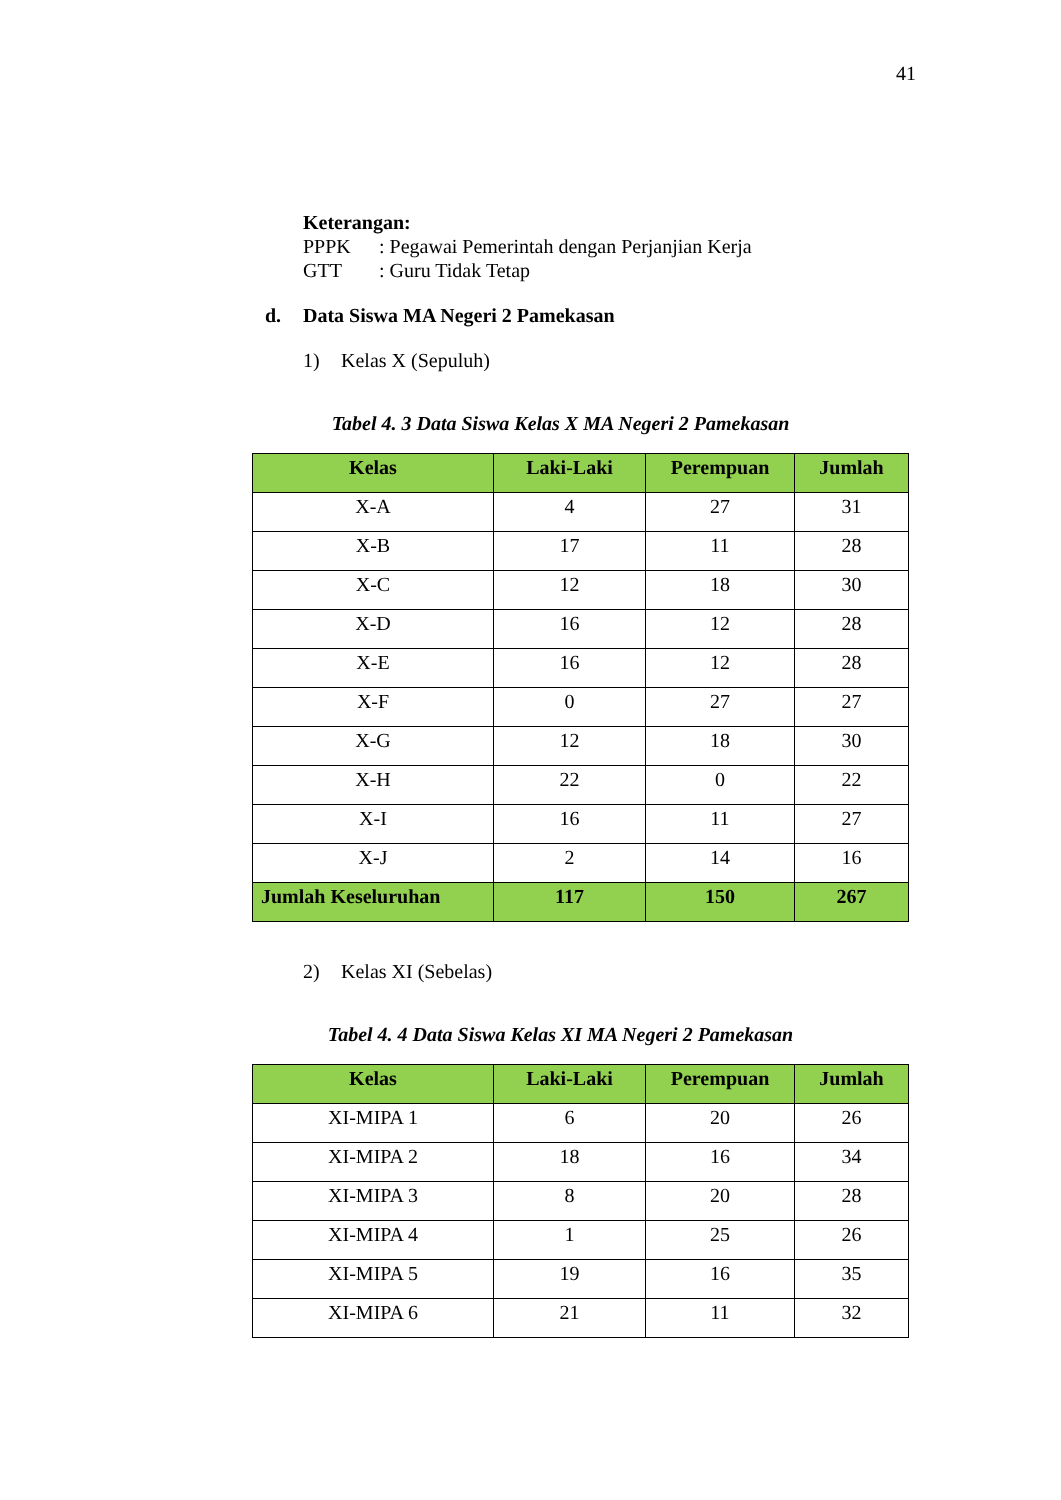41
Keterangan:
PPPK: Pegawai Pemerintah dengan Perjanjian Kerja
GTT: Guru Tidak Tetap
d. Data Siswa MA Negeri 2 Pamekasan
1) Kelas X (Sepuluh)
Tabel 4. 3 Data Siswa Kelas X MA Negeri 2 Pamekasan
| Kelas | Laki-Laki | Perempuan | Jumlah |
| --- | --- | --- | --- |
| X-A | 4 | 27 | 31 |
| X-B | 17 | 11 | 28 |
| X-C | 12 | 18 | 30 |
| X-D | 16 | 12 | 28 |
| X-E | 16 | 12 | 28 |
| X-F | 0 | 27 | 27 |
| X-G | 12 | 18 | 30 |
| X-H | 22 | 0 | 22 |
| X-I | 16 | 11 | 27 |
| X-J | 2 | 14 | 16 |
| Jumlah Keseluruhan | 117 | 150 | 267 |
2) Kelas XI (Sebelas)
Tabel 4. 4 Data Siswa Kelas XI MA Negeri 2 Pamekasan
| Kelas | Laki-Laki | Perempuan | Jumlah |
| --- | --- | --- | --- |
| XI-MIPA 1 | 6 | 20 | 26 |
| XI-MIPA 2 | 18 | 16 | 34 |
| XI-MIPA 3 | 8 | 20 | 28 |
| XI-MIPA 4 | 1 | 25 | 26 |
| XI-MIPA 5 | 19 | 16 | 35 |
| XI-MIPA 6 | 21 | 11 | 32 |